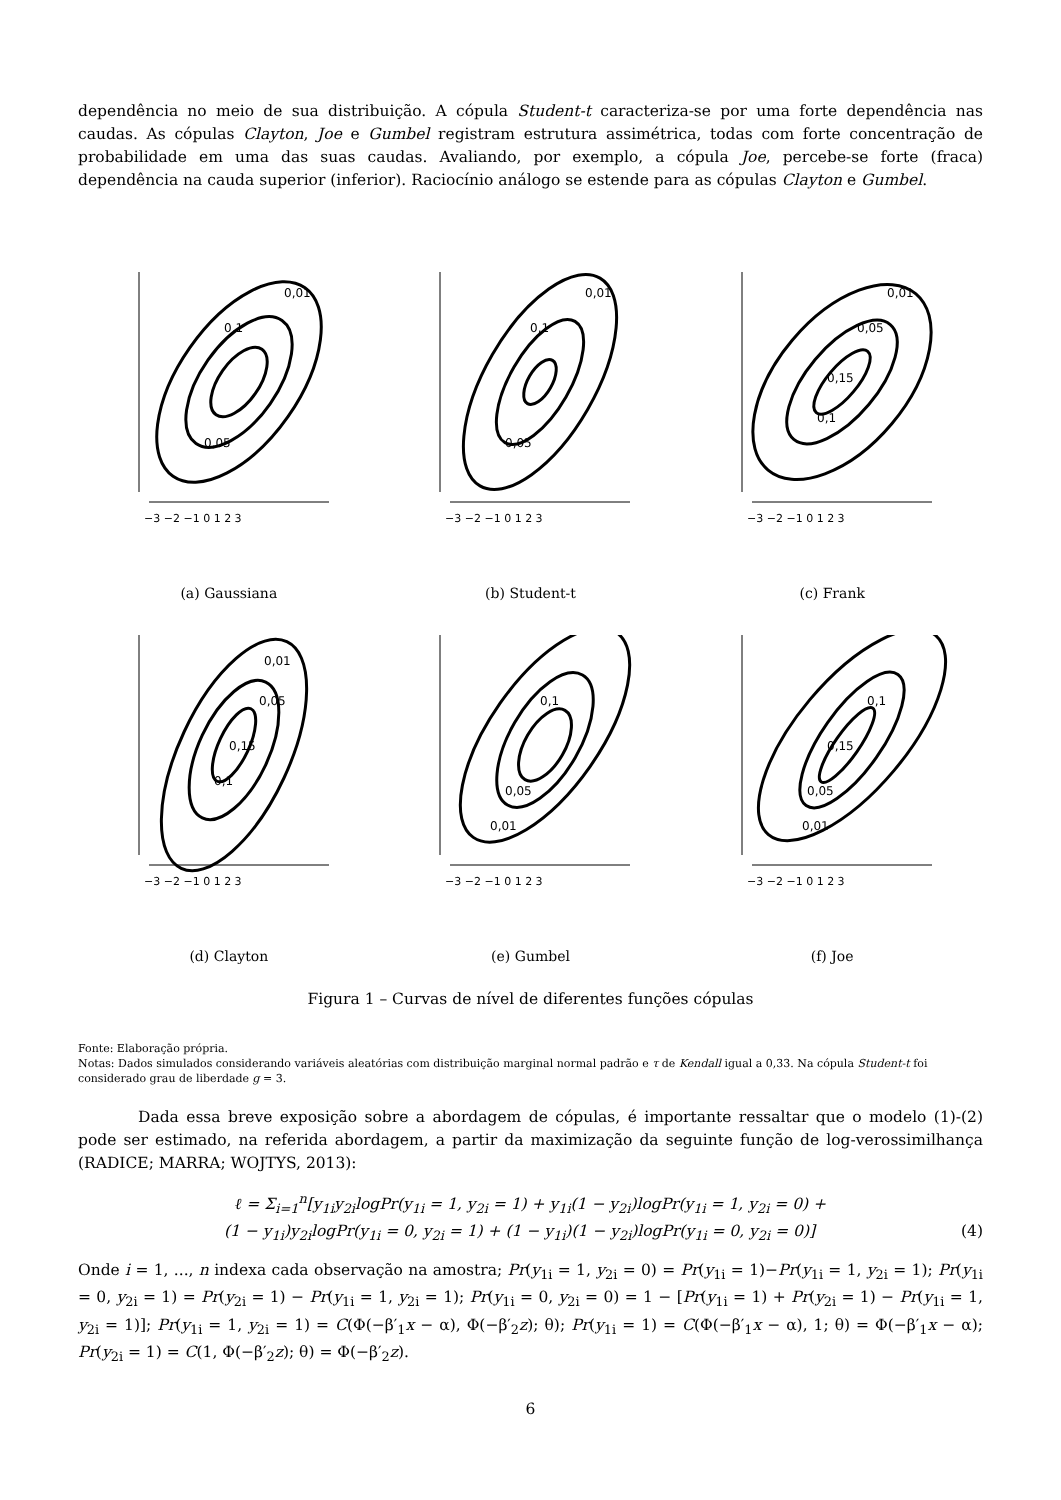dependência no meio de sua distribuição. A cópula Student-t caracteriza-se por uma forte dependência nas caudas. As cópulas Clayton, Joe e Gumbel registram estrutura assimétrica, todas com forte concentração de probabilidade em uma das suas caudas. Avaliando, por exemplo, a cópula Joe, percebe-se forte (fraca) dependência na cauda superior (inferior). Raciocínio análogo se estende para as cópulas Clayton e Gumbel.
0,01
0,1
0,05
−3 −2 −1 0 1 2 3
(a) Gaussiana
0,01
0,1
0,05
−3 −2 −1 0 1 2 3
(b) Student-t
0,01
0,05
0,15
0,1
−3 −2 −1 0 1 2 3
(c) Frank
0,01
0,05
0,15
0,1
−3 −2 −1 0 1 2 3
(d) Clayton
0,1
0,05
0,01
−3 −2 −1 0 1 2 3
(e) Gumbel
0,1
0,15
0,05
0,01
−3 −2 −1 0 1 2 3
(f) Joe
Figura 1 – Curvas de nível de diferentes funções cópulas
Fonte: Elaboração própria.
Notas: Dados simulados considerando variáveis aleatórias com distribuição marginal normal padrão e τ de Kendall igual a 0,33. Na cópula Student-t foi considerado grau de liberdade g = 3.
Dada essa breve exposição sobre a abordagem de cópulas, é importante ressaltar que o modelo (1)-(2) pode ser estimado, na referida abordagem, a partir da maximização da seguinte função de log-verossimilhança (RADICE; MARRA; WOJTYS, 2013):
ℓ = Σ<sub>i=1</sub><sup>n</sup>[y<sub>1i</sub>y<sub>2i</sub>logPr(y<sub>1i</sub> = 1, y<sub>2i</sub> = 1) + y<sub>1i</sub>(1 − y<sub>2i</sub>)logPr(y<sub>1i</sub> = 1, y<sub>2i</sub> = 0) +
(1 − y<sub>1i</sub>)y<sub>2i</sub>logPr(y<sub>1i</sub> = 0, y<sub>2i</sub> = 1) + (1 − y<sub>1i</sub>)(1 − y<sub>2i</sub>)logPr(y<sub>1i</sub> = 0, y<sub>2i</sub> = 0)] (4)
Onde i = 1, ..., n indexa cada observação na amostra; Pr(y<sub>1i</sub> = 1, y<sub>2i</sub> = 0) = Pr(y<sub>1i</sub> = 1)−Pr(y<sub>1i</sub> = 1, y<sub>2i</sub> = 1); Pr(y<sub>1i</sub> = 0, y<sub>2i</sub> = 1) = Pr(y<sub>2i</sub> = 1) − Pr(y<sub>1i</sub> = 1, y<sub>2i</sub> = 1); Pr(y<sub>1i</sub> = 0, y<sub>2i</sub> = 0) = 1 − [Pr(y<sub>1i</sub> = 1) + Pr(y<sub>2i</sub> = 1) − Pr(y<sub>1i</sub> = 1, y<sub>2i</sub> = 1)]; Pr(y<sub>1i</sub> = 1, y<sub>2i</sub> = 1) = C(Φ(−β′<sub>1</sub>x − α), Φ(−β′<sub>2</sub>z); θ); Pr(y<sub>1i</sub> = 1) = C(Φ(−β′<sub>1</sub>x − α), 1; θ) = Φ(−β′<sub>1</sub>x − α); Pr(y<sub>2i</sub> = 1) = C(1, Φ(−β′<sub>2</sub>z); θ) = Φ(−β′<sub>2</sub>z).
6